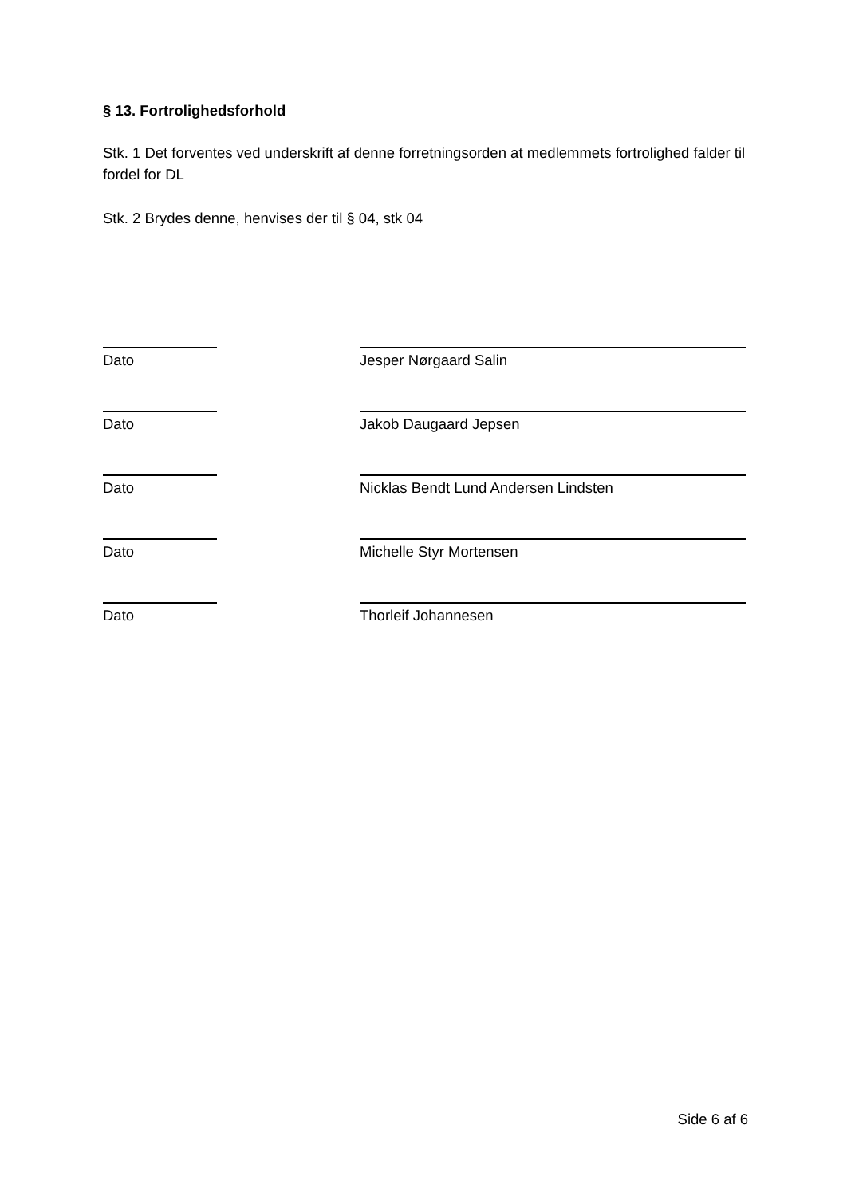§ 13. Fortrolighedsforhold
Stk. 1 Det forventes ved underskrift af denne forretningsorden at medlemmets fortrolighed falder til fordel for DL
Stk. 2 Brydes denne, henvises der til § 04, stk 04
Dato Jesper Nørgaard Salin
Dato Jakob Daugaard Jepsen
Dato Nicklas Bendt Lund Andersen Lindsten
Dato Michelle Styr Mortensen
Dato Thorleif Johannesen
Side 6 af 6